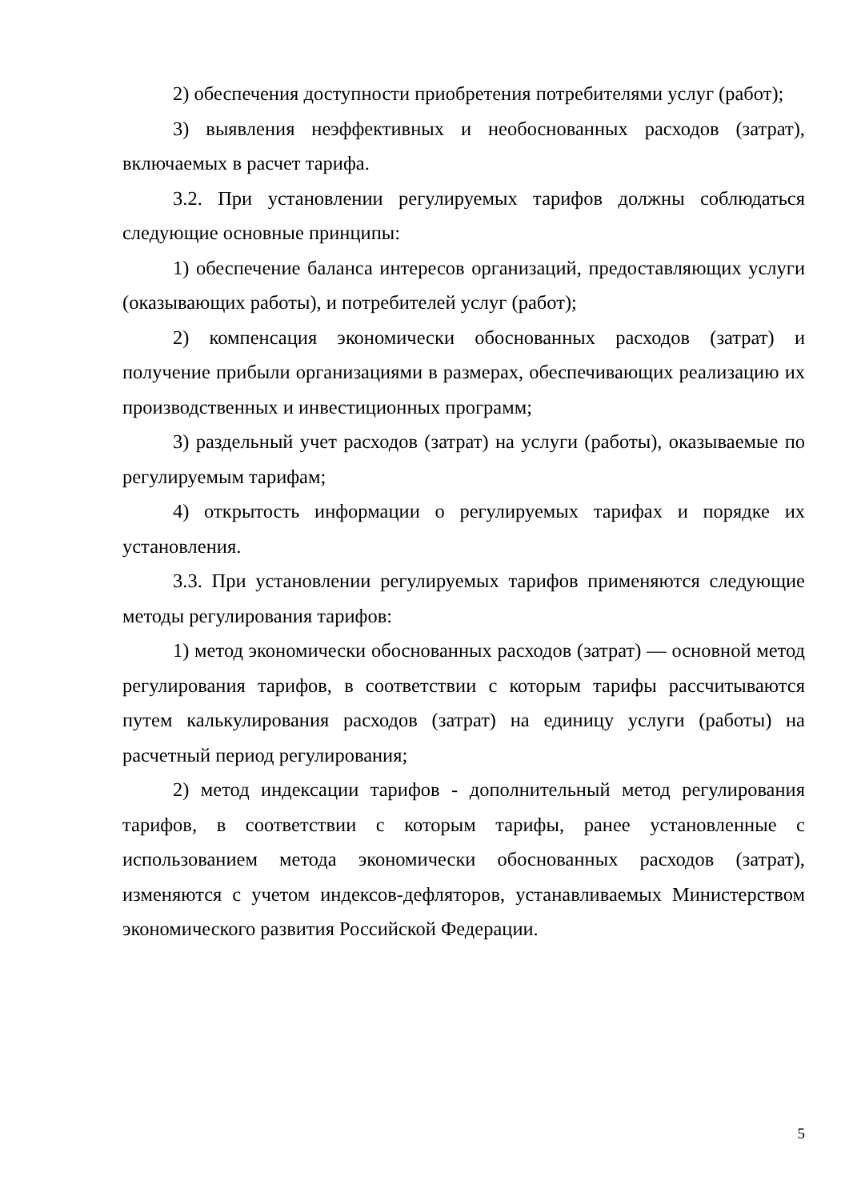2) обеспечения доступности приобретения потребителями услуг (работ);
3) выявления неэффективных и необоснованных расходов (затрат), включаемых в расчет тарифа.
3.2. При установлении регулируемых тарифов должны соблюдаться следующие основные принципы:
1) обеспечение баланса интересов организаций, предоставляющих услуги (оказывающих работы), и потребителей услуг (работ);
2) компенсация экономически обоснованных расходов (затрат) и получение прибыли организациями в размерах, обеспечивающих реализацию их производственных и инвестиционных программ;
3) раздельный учет расходов (затрат) на услуги (работы), оказываемые по регулируемым тарифам;
4) открытость информации о регулируемых тарифах и порядке их установления.
3.3. При установлении регулируемых тарифов применяются следующие методы регулирования тарифов:
1) метод экономически обоснованных расходов (затрат) — основной метод регулирования тарифов, в соответствии с которым тарифы рассчитываются путем калькулирования расходов (затрат) на единицу услуги (работы) на расчетный период регулирования;
2) метод индексации тарифов - дополнительный метод регулирования тарифов, в соответствии с которым тарифы, ранее установленные с использованием метода экономически обоснованных расходов (затрат), изменяются с учетом индексов-дефляторов, устанавливаемых Министерством экономического развития Российской Федерации.
5